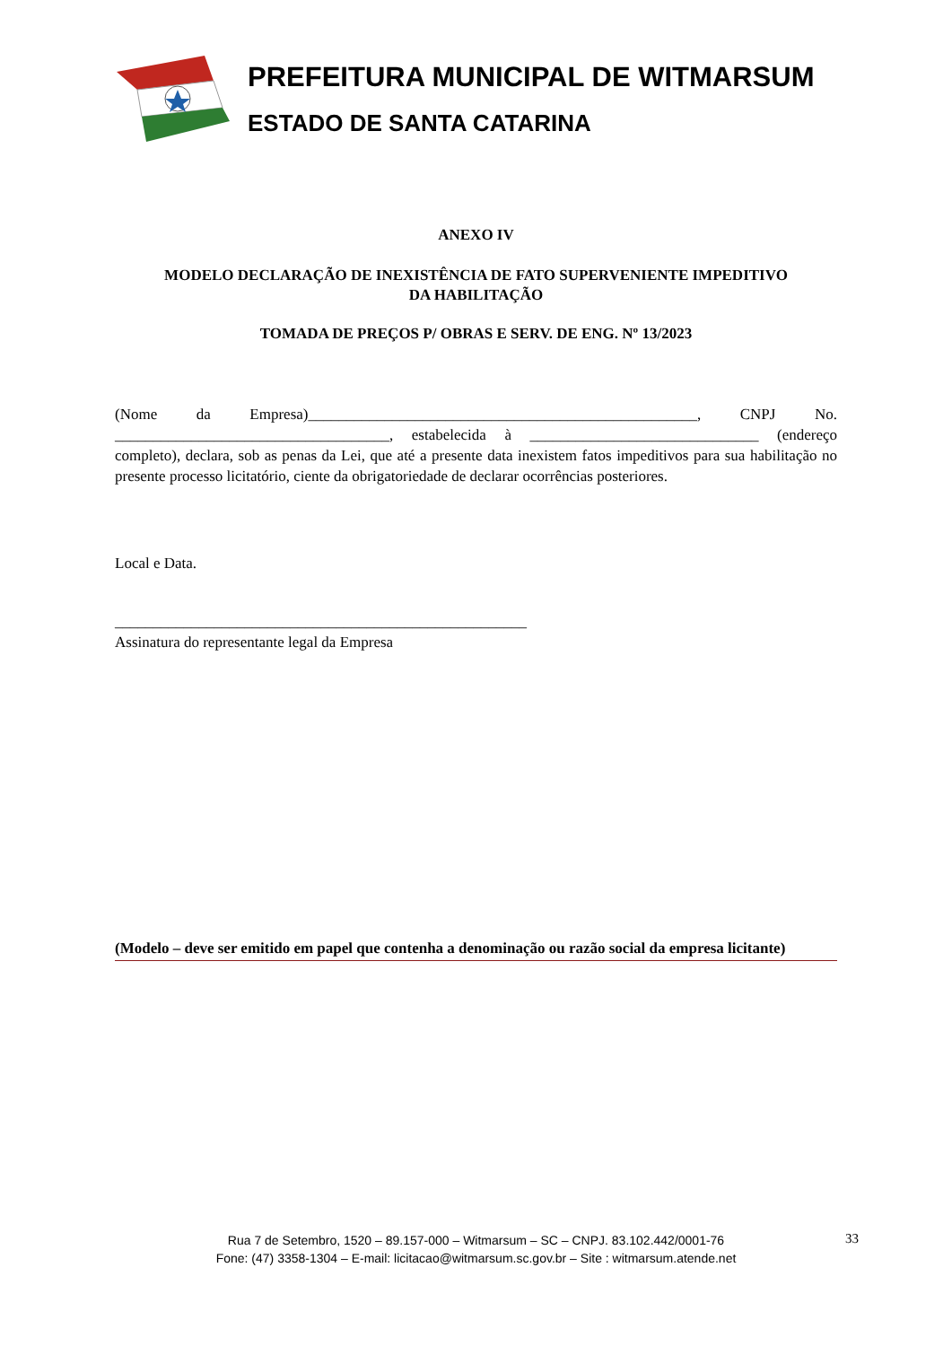PREFEITURA MUNICIPAL DE WITMARSUM
ESTADO DE SANTA CATARINA
ANEXO IV
MODELO DECLARAÇÃO DE INEXISTÊNCIA DE FATO SUPERVENIENTE IMPEDITIVO
DA HABILITAÇÃO
TOMADA DE PREÇOS P/ OBRAS E SERV. DE ENG. Nº 13/2023
(Nome da Empresa)___________________________________________________, CNPJ No. ____________________________________, estabelecida à ______________________________ (endereço completo), declara, sob as penas da Lei, que até a presente data inexistem fatos impeditivos para sua habilitação no presente processo licitatório, ciente da obrigatoriedade de declarar ocorrências posteriores.
Local e Data.
______________________________________________________
Assinatura do representante legal da Empresa
(Modelo – deve ser emitido em papel que contenha a denominação ou razão social da empresa licitante)
Rua 7 de Setembro, 1520 – 89.157-000 – Witmarsum – SC – CNPJ. 83.102.442/0001-76
Fone: (47) 3358-1304 – E-mail: licitacao@witmarsum.sc.gov.br – Site : witmarsum.atende.net
33